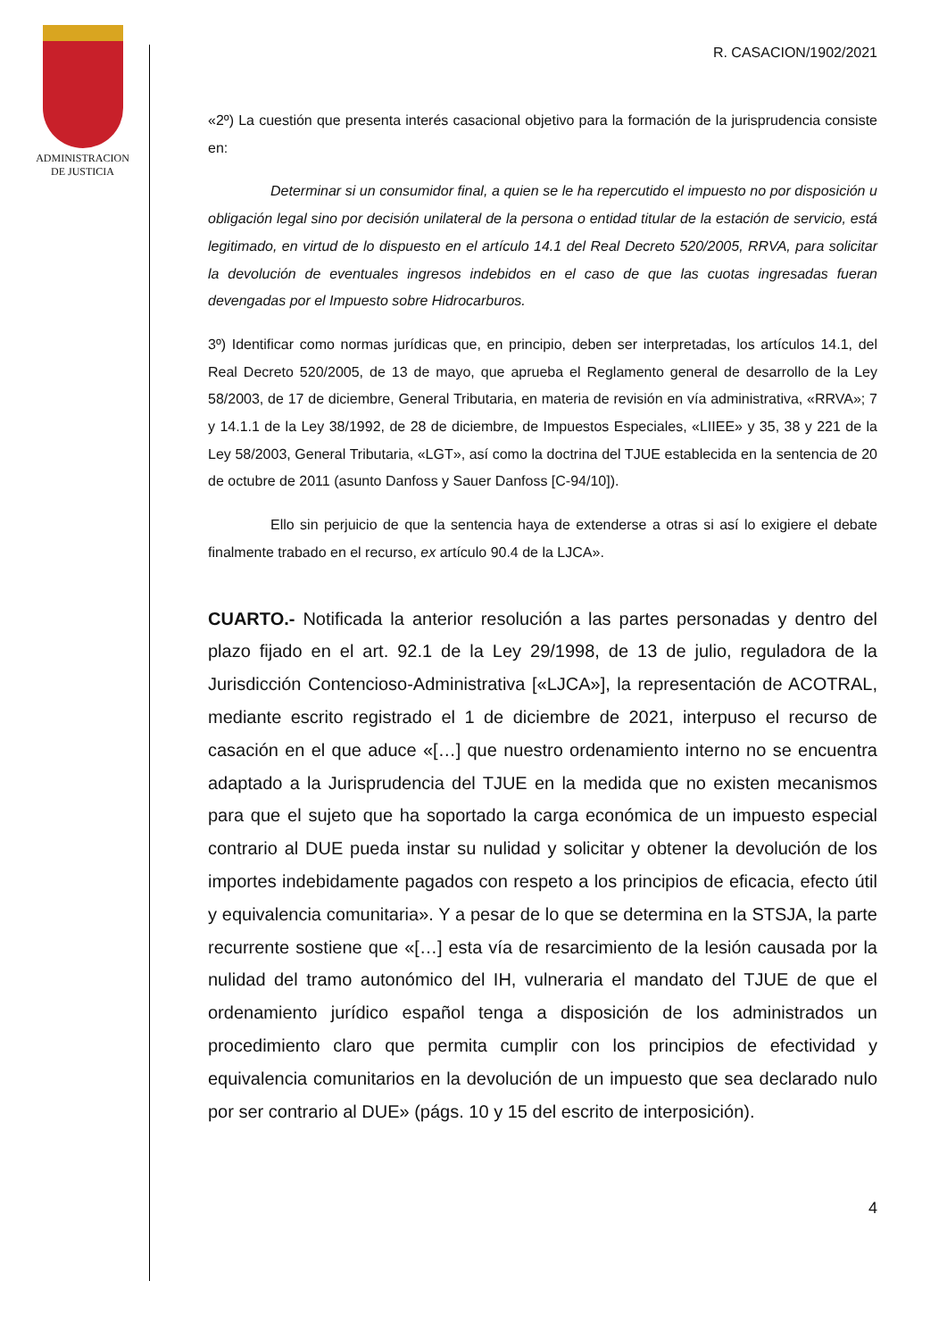ADMINISTRACION
DE JUSTICIA
R. CASACION/1902/2021
«2º) La cuestión que presenta interés casacional objetivo para la formación de la jurisprudencia consiste en:
Determinar si un consumidor final, a quien se le ha repercutido el impuesto no por disposición u obligación legal sino por decisión unilateral de la persona o entidad titular de la estación de servicio, está legitimado, en virtud de lo dispuesto en el artículo 14.1 del Real Decreto 520/2005, RRVA, para solicitar la devolución de eventuales ingresos indebidos en el caso de que las cuotas ingresadas fueran devengadas por el Impuesto sobre Hidrocarburos.
3º) Identificar como normas jurídicas que, en principio, deben ser interpretadas, los artículos 14.1, del Real Decreto 520/2005, de 13 de mayo, que aprueba el Reglamento general de desarrollo de la Ley 58/2003, de 17 de diciembre, General Tributaria, en materia de revisión en vía administrativa, «RRVA»; 7 y 14.1.1 de la Ley 38/1992, de 28 de diciembre, de Impuestos Especiales, «LIIEE» y 35, 38 y 221 de la Ley 58/2003, General Tributaria, «LGT», así como la doctrina del TJUE establecida en la sentencia de 20 de octubre de 2011 (asunto Danfoss y Sauer Danfoss [C-94/10]).
Ello sin perjuicio de que la sentencia haya de extenderse a otras si así lo exigiere el debate finalmente trabado en el recurso, ex artículo 90.4 de la LJCA».
CUARTO.- Notificada la anterior resolución a las partes personadas y dentro del plazo fijado en el art. 92.1 de la Ley 29/1998, de 13 de julio, reguladora de la Jurisdicción Contencioso-Administrativa [«LJCA»], la representación de ACOTRAL, mediante escrito registrado el 1 de diciembre de 2021, interpuso el recurso de casación en el que aduce «[…] que nuestro ordenamiento interno no se encuentra adaptado a la Jurisprudencia del TJUE en la medida que no existen mecanismos para que el sujeto que ha soportado la carga económica de un impuesto especial contrario al DUE pueda instar su nulidad y solicitar y obtener la devolución de los importes indebidamente pagados con respeto a los principios de eficacia, efecto útil y equivalencia comunitaria». Y a pesar de lo que se determina en la STSJA, la parte recurrente sostiene que «[…] esta vía de resarcimiento de la lesión causada por la nulidad del tramo autonómico del IH, vulneraria el mandato del TJUE de que el ordenamiento jurídico español tenga a disposición de los administrados un procedimiento claro que permita cumplir con los principios de efectividad y equivalencia comunitarios en la devolución de un impuesto que sea declarado nulo por ser contrario al DUE» (págs. 10 y 15 del escrito de interposición).
4